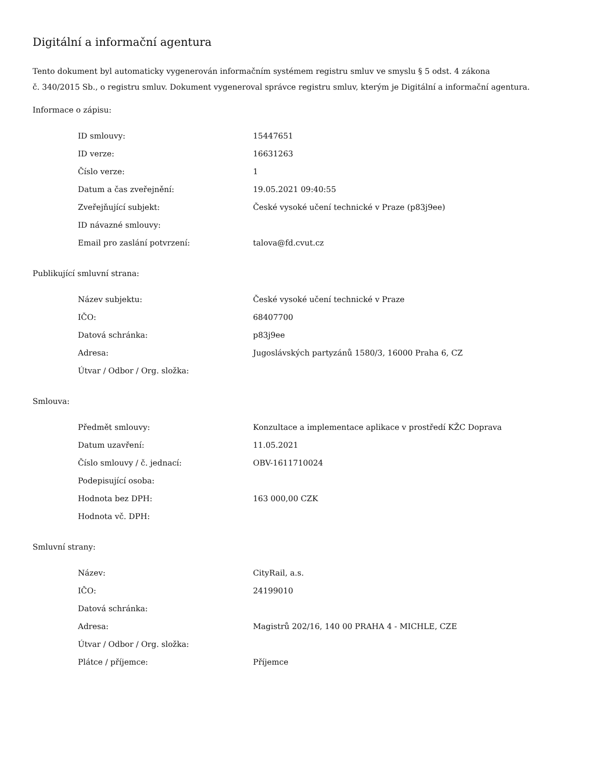Digitální a informační agentura
Tento dokument byl automaticky vygenerován informačním systémem registru smluv ve smyslu § 5 odst. 4 zákona
č. 340/2015 Sb., o registru smluv. Dokument vygeneroval správce registru smluv, kterým je Digitální a informační agentura.
Informace o zápisu:
| ID smlouvy: | 15447651 |
| ID verze: | 16631263 |
| Číslo verze: | 1 |
| Datum a čas zveřejnění: | 19.05.2021 09:40:55 |
| Zveřejňující subjekt: | České vysoké učení technické v Praze (p83j9ee) |
| ID návazné smlouvy: | |
| Email pro zaslání potvrzení: | talova@fd.cvut.cz |
Publikující smluvní strana:
| Název subjektu: | České vysoké učení technické v Praze |
| IČO: | 68407700 |
| Datová schránka: | p83j9ee |
| Adresa: | Jugoslávských partyzánů 1580/3, 16000 Praha 6, CZ |
| Útvar / Odbor / Org. složka: | |
Smlouva:
| Předmět smlouvy: | Konzultace a implementace aplikace v prostředí KŽC Doprava |
| Datum uzavření: | 11.05.2021 |
| Číslo smlouvy / č. jednací: | OBV-1611710024 |
| Podepisující osoba: | |
| Hodnota bez DPH: | 163 000,00 CZK |
| Hodnota vč. DPH: | |
Smluvní strany:
| Název: | CityRail, a.s. |
| IČO: | 24199010 |
| Datová schránka: | |
| Adresa: | Magistrů 202/16, 140 00 PRAHA 4 - MICHLE, CZE |
| Útvar / Odbor / Org. složka: | |
| Plátce / příjemce: | Příjemce |